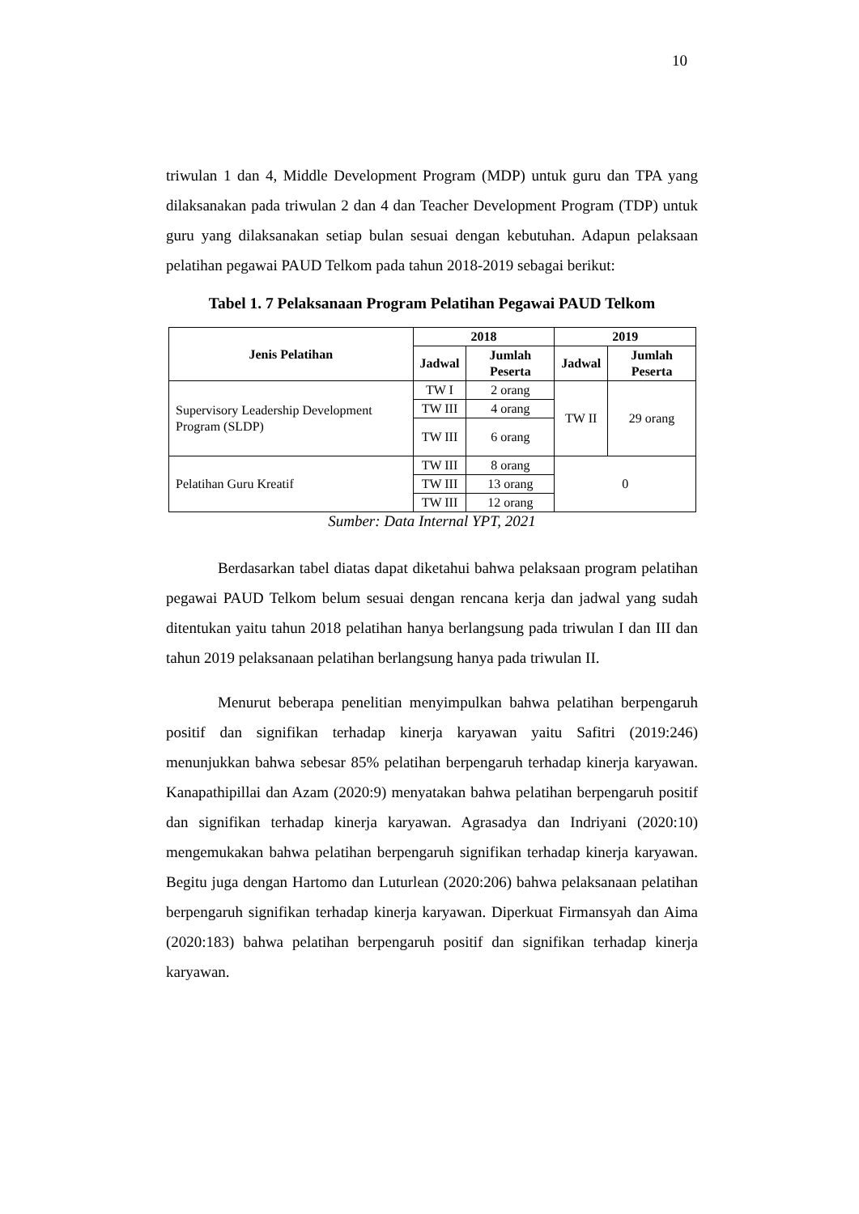10
triwulan 1 dan 4, Middle Development Program (MDP) untuk guru dan TPA yang dilaksanakan pada triwulan 2 dan 4 dan Teacher Development Program (TDP) untuk guru yang dilaksanakan setiap bulan sesuai dengan kebutuhan. Adapun pelaksaan pelatihan pegawai PAUD Telkom pada tahun 2018-2019 sebagai berikut:
Tabel 1. 7 Pelaksanaan Program Pelatihan Pegawai PAUD Telkom
| Jenis Pelatihan | 2018 | | 2019 | |
| --- | --- | --- | --- | --- |
| | Jadwal | Jumlah Peserta | Jadwal | Jumlah Peserta |
| Supervisory Leadership Development Program (SLDP) | TW I | 2 orang | TW II | 29 orang |
| | TW III | 4 orang | | |
| | TW III | 6 orang | | |
| Pelatihan Guru Kreatif | TW III | 8 orang | 0 | |
| | TW III | 13 orang | | |
| | TW III | 12 orang | | |
Sumber: Data Internal YPT, 2021
Berdasarkan tabel diatas dapat diketahui bahwa pelaksaan program pelatihan pegawai PAUD Telkom belum sesuai dengan rencana kerja dan jadwal yang sudah ditentukan yaitu tahun 2018 pelatihan hanya berlangsung pada triwulan I dan III dan tahun 2019 pelaksanaan pelatihan berlangsung hanya pada triwulan II.
Menurut beberapa penelitian menyimpulkan bahwa pelatihan berpengaruh positif dan signifikan terhadap kinerja karyawan yaitu Safitri (2019:246) menunjukkan bahwa sebesar 85% pelatihan berpengaruh terhadap kinerja karyawan. Kanapathipillai dan Azam (2020:9) menyatakan bahwa pelatihan berpengaruh positif dan signifikan terhadap kinerja karyawan. Agrasadya dan Indriyani (2020:10) mengemukakan bahwa pelatihan berpengaruh signifikan terhadap kinerja karyawan. Begitu juga dengan Hartomo dan Luturlean (2020:206) bahwa pelaksanaan pelatihan berpengaruh signifikan terhadap kinerja karyawan. Diperkuat Firmansyah dan Aima (2020:183) bahwa pelatihan berpengaruh positif dan signifikan terhadap kinerja karyawan.